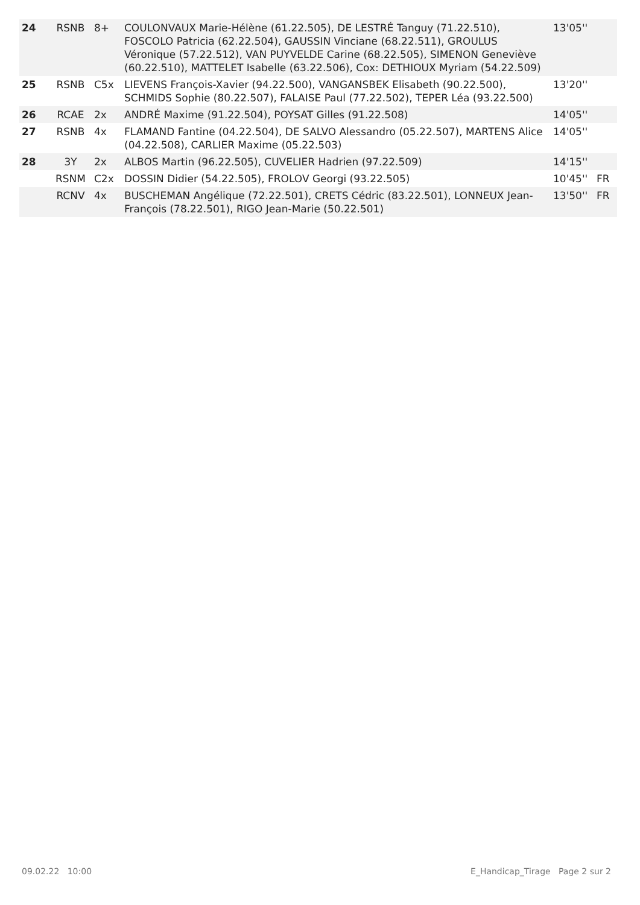| 24 | RSNB | 8+ | COULONVAUX Marie-Hélène (61.22.505), DE LESTRÉ Tanguy (71.22.510), FOSCOLO Patricia (62.22.504), GAUSSIN Vinciane (68.22.511), GROULUS Véronique (57.22.512), VAN PUYVELDE Carine (68.22.505), SIMENON Geneviève (60.22.510), MATTELET Isabelle (63.22.506), Cox: DETHIOUX Myriam (54.22.509) | 13'05'' | |
| 25 | RSNB | C5x | LIEVENS François-Xavier (94.22.500), VANGANSBEK Elisabeth (90.22.500), SCHMIDS Sophie (80.22.507), FALAISE Paul (77.22.502), TEPER Léa (93.22.500) | 13'20'' | |
| 26 | RCAE | 2x | ANDRÉ Maxime (91.22.504), POYSAT Gilles (91.22.508) | 14'05'' | |
| 27 | RSNB | 4x | FLAMAND Fantine (04.22.504), DE SALVO Alessandro (05.22.507), MARTENS Alice (04.22.508), CARLIER Maxime (05.22.503) | 14'05'' | |
| 28 | 3Y | 2x | ALBOS Martin (96.22.505), CUVELIER Hadrien (97.22.509) | 14'15'' | |
| | RSNM | C2x | DOSSIN Didier (54.22.505), FROLOV Georgi (93.22.505) | 10'45'' | FR |
| | RCNV | 4x | BUSCHEMAN Angélique (72.22.501), CRETS Cédric (83.22.501), LONNEUX Jean-François (78.22.501), RIGO Jean-Marie (50.22.501) | 13'50'' | FR |
09.02.22 10:00
E_Handicap_Tirage Page 2 sur 2